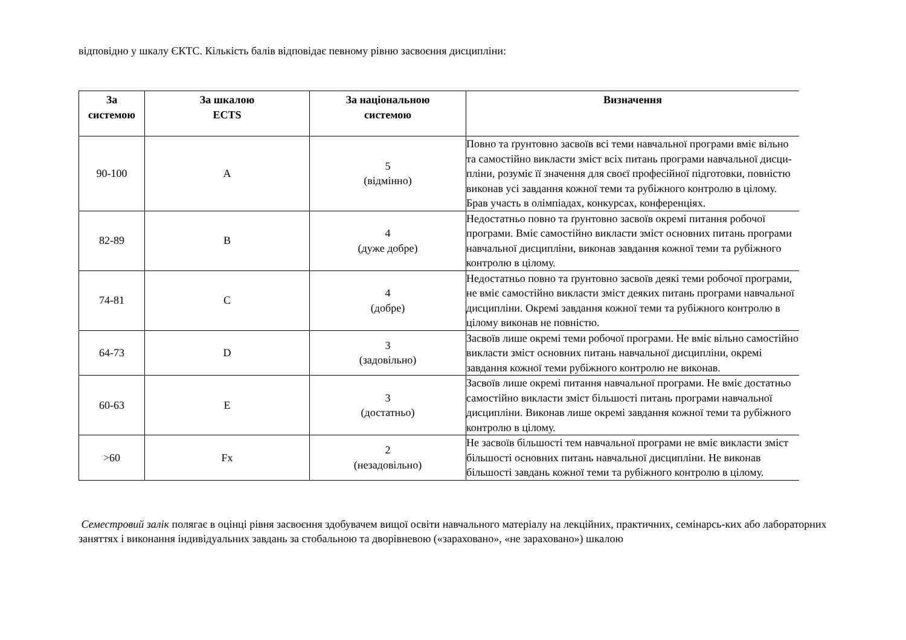відповідно у шкалу ЄКТС. Кількість балів відповідає певному рівню засвоєння дисципліни:
| За системою | За шкалою ECTS | За національною системою | Визначення |
| --- | --- | --- | --- |
| 90-100 | A | 5 (відмінно) | Повно та ґрунтовно засвоїв всі теми навчальної програми вміє вільно та самостійно викласти зміст всіх питань програми навчальної дисци- пліни, розуміє її значення для своєї професійної підготовки, повністю виконав усі завдання кожної теми та рубіжного контролю в цілому. Брав участь в олімпіадах, конкурсах, конференціях. |
| 82-89 | B | 4 (дуже добре) | Недостатньо повно та ґрунтовно засвоїв окремі питання робочої програми. Вміє самостійно викласти зміст основних питань програми навчальної дисципліни, виконав завдання кожної теми та рубіжного контролю в цілому. |
| 74-81 | C | 4 (добре) | Недостатньо повно та ґрунтовно засвоїв деякі теми робочої програми, не вміє самостійно викласти зміст деяких питань програми навчальної дисципліни. Окремі завдання кожної теми та рубіжного контролю в цілому виконав не повністю. |
| 64-73 | D | 3 (задовільно) | Засвоїв лише окремі теми робочої програми. Не вміє вільно самостійно викласти зміст основних питань навчальної дисципліни, окремі завдання кожної теми рубіжного контролю не виконав. |
| 60-63 | E | 3 (достатньо) | Засвоїв лише окремі питання навчальної програми. Не вміє достатньо самостійно викласти зміст більшості питань програми навчальної дисципліни. Виконав лише окремі завдання кожної теми та рубіжного контролю в цілому. |
| >60 | Fx | 2 (незадовільно) | Не засвоїв більшості тем навчальної програми не вміє викласти зміст більшості основних питань навчальної дисципліни. Не виконав більшості завдань кожної теми та рубіжного контролю в цілому. |
Семестровий залік полягає в оцінці рівня засвоєння здобувачем вищої освіти навчального матеріалу на лекційних, практичних, семінарсь-ких або лабораторних заняттях і виконання індивідуальних завдань за стобальною та дворівневою («зараховано», «не зараховано») шкалою